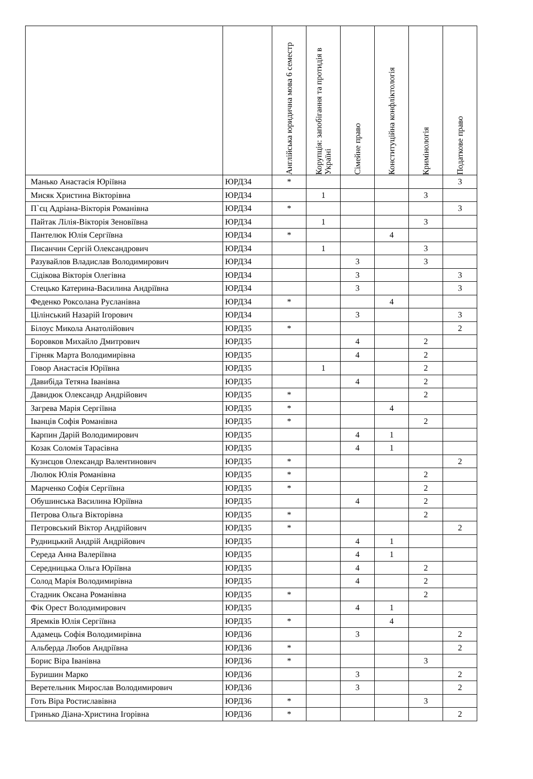| | | Англійська юридична мова 6 семестр | Корупція: запобігання та протидія в Україні | Сімейне право | Конституційна конфліктологія | Кримінологія | Податкове право |
| --- | --- | --- | --- | --- | --- | --- | --- |
| Манько Анастасія Юріївна | ЮРД34 | * | | | | | 3 |
| Мисяк Христина Вікторівна | ЮРД34 | | 1 | | | 3 | |
| П`єц Адріана-Вікторія Романівна | ЮРД34 | * | | | | | 3 |
| Пайтак Лілія-Вікторія Зеновіївна | ЮРД34 | | 1 | | | 3 | |
| Пантелюк Юлія Сергіївна | ЮРД34 | * | | | 4 | | |
| Писанчин Сергій Олександрович | ЮРД34 | | 1 | | | 3 | |
| Разувайлов Владислав Володимирович | ЮРД34 | | | 3 | | 3 | |
| Сідікова Вікторія Олегівна | ЮРД34 | | | 3 | | | 3 |
| Стецько Катерина-Василина Андріївна | ЮРД34 | | | 3 | | | 3 |
| Феденко Роксолана Русланівна | ЮРД34 | * | | | 4 | | |
| Цілінський Назарій Ігорович | ЮРД34 | | | 3 | | | 3 |
| Білоус Микола Анатолійович | ЮРД35 | * | | | | | 2 |
| Боровков Михайло Дмитрович | ЮРД35 | | | 4 | | 2 | |
| Гірняк Марта Володимирівна | ЮРД35 | | | 4 | | 2 | |
| Говор Анастасія Юріївна | ЮРД35 | | 1 | | | 2 | |
| Давибіда Тетяна Іванівна | ЮРД35 | | | 4 | | 2 | |
| Давидюк Олександр Андрійович | ЮРД35 | * | | | | 2 | |
| Загрева Марія Сергіївна | ЮРД35 | * | | | 4 | | |
| Іванців Софія Романівна | ЮРД35 | * | | | | 2 | |
| Карпин Дарій Володимирович | ЮРД35 | | | 4 | 1 | | |
| Козак Соломія Тарасівна | ЮРД35 | | | 4 | 1 | | |
| Кузнєцов Олександр Валентинович | ЮРД35 | * | | | | | 2 |
| Люлюк Юлія Романівна | ЮРД35 | * | | | | 2 | |
| Марченко Софія Сергіївна | ЮРД35 | * | | | | 2 | |
| Обушинська Василина Юріївна | ЮРД35 | | | 4 | | 2 | |
| Петрова Ольга Вікторівна | ЮРД35 | * | | | | 2 | |
| Петровський Віктор Андрійович | ЮРД35 | * | | | | | 2 |
| Рудницький Андрій Андрійович | ЮРД35 | | | 4 | 1 | | |
| Середа Анна Валеріївна | ЮРД35 | | | 4 | 1 | | |
| Середницька Ольга Юріївна | ЮРД35 | | | 4 | | 2 | |
| Солод Марія Володимирівна | ЮРД35 | | | 4 | | 2 | |
| Стадник Оксана Романівна | ЮРД35 | * | | | | 2 | |
| Фік Орест Володимирович | ЮРД35 | | | 4 | 1 | | |
| Яремків Юлія Сергіївна | ЮРД35 | * | | | 4 | | |
| Адамець Софія Володимирівна | ЮРД36 | | | 3 | | | 2 |
| Альберда Любов Андріївна | ЮРД36 | * | | | | | 2 |
| Борис Віра Іванівна | ЮРД36 | * | | | | 3 | |
| Буришин Марко | ЮРД36 | | | 3 | | | 2 |
| Веретельник Мирослав Володимирович | ЮРД36 | | | 3 | | | 2 |
| Готь Віра Ростиславівна | ЮРД36 | * | | | | 3 | |
| Гринько Діана-Христина Ігорівна | ЮРД36 | * | | | | | 2 |